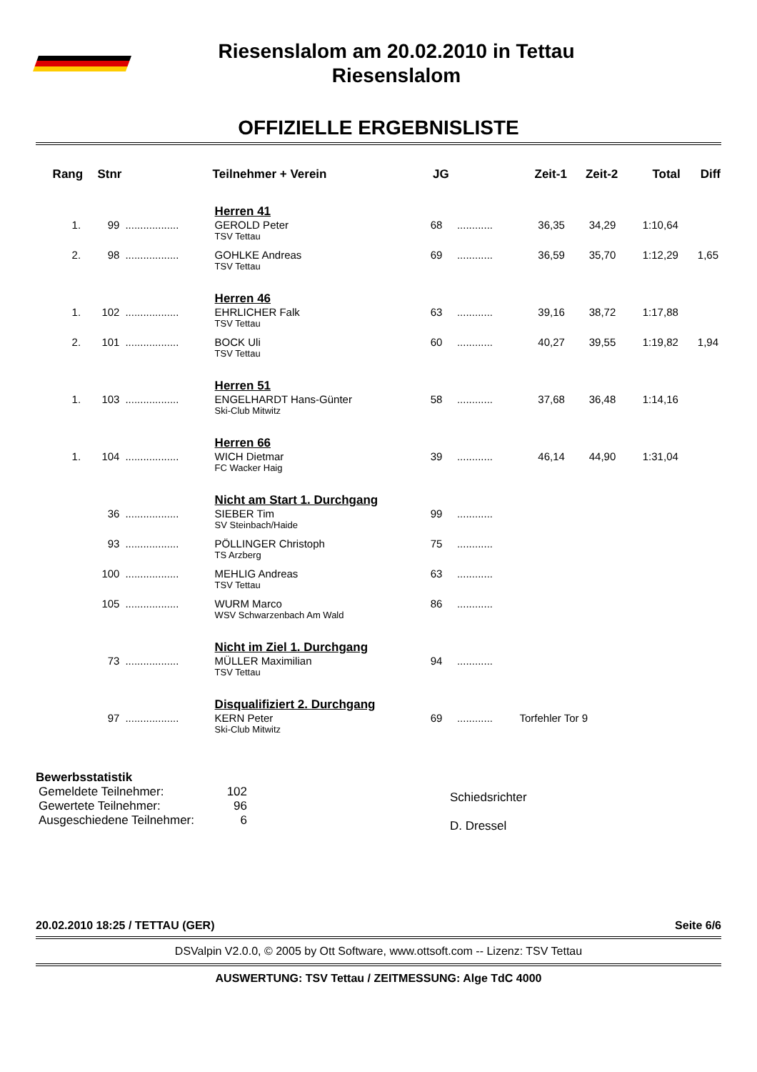Riesenslalom am 20.02.2010 in Tettau
Riesenslalom
OFFIZIELLE ERGEBNISLISTE
| Rang | Stnr | | Teilnehmer + Verein | JG | | Zeit-1 | Zeit-2 | Total | Diff |
| --- | --- | --- | --- | --- | --- | --- | --- | --- | --- |
| | | | Herren 41 | | | | | | |
| 1. | 99 | .................. | GEROLD Peter TSV Tettau | 68 | ............ | 36,35 | 34,29 | 1:10,64 | |
| 2. | 98 | .................. | GOHLKE Andreas TSV Tettau | 69 | ............ | 36,59 | 35,70 | 1:12,29 | 1,65 |
| | | | Herren 46 | | | | | | |
| 1. | 102 | .................. | EHRLICHER Falk TSV Tettau | 63 | ............ | 39,16 | 38,72 | 1:17,88 | |
| 2. | 101 | .................. | BOCK Uli TSV Tettau | 60 | ............ | 40,27 | 39,55 | 1:19,82 | 1,94 |
| | | | Herren 51 | | | | | | |
| 1. | 103 | .................. | ENGELHARDT Hans-Günter Ski-Club Mitwitz | 58 | ............ | 37,68 | 36,48 | 1:14,16 | |
| | | | Herren 66 | | | | | | |
| 1. | 104 | .................. | WICH Dietmar FC Wacker Haig | 39 | ............ | 46,14 | 44,90 | 1:31,04 | |
| | | | Nicht am Start 1. Durchgang | | | | | | |
| | 36 | .................. | SIEBER Tim SV Steinbach/Haide | 99 | ............ | | | | |
| | 93 | .................. | PÖLLINGER Christoph TS Arzberg | 75 | ............ | | | | |
| | 100 | .................. | MEHLIG Andreas TSV Tettau | 63 | ............ | | | | |
| | 105 | .................. | WURM Marco WSV Schwarzenbach Am Wald | 86 | ............ | | | | |
| | | | Nicht im Ziel 1. Durchgang | | | | | | |
| | 73 | .................. | MÜLLER Maximilian TSV Tettau | 94 | ............ | | | | |
| | | | Disqualifiziert 2. Durchgang | | | | | | |
| | 97 | .................. | KERN Peter Ski-Club Mitwitz | 69 | ............ | Torfehler Tor 9 | | | |
Bewerbsstatistik
| Gemeldete Teilnehmer: | 102 |
| Gewertete Teilnehmer: | 96 |
| Ausgeschiedene Teilnehmer: | 6 |
Schiedsrichter
D. Dressel
20.02.2010 18:25 / TETTAU (GER) Seite 6/6
DSValpin V2.0.0, © 2005 by Ott Software, www.ottsoft.com -- Lizenz: TSV Tettau
AUSWERTUNG: TSV Tettau / ZEITMESSUNG: Alge TdC 4000